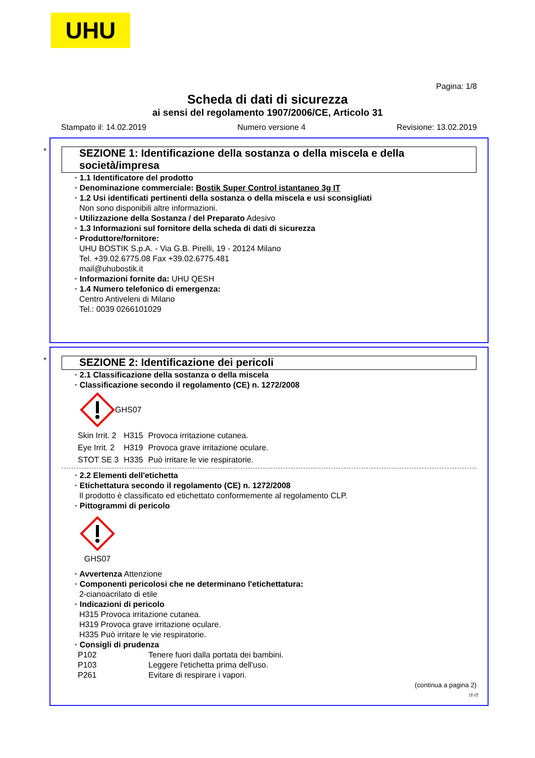UHU
Pagina: 1/8
Scheda di dati di sicurezza
ai sensi del regolamento 1907/2006/CE, Articolo 31
Stampato il: 14.02.2019 Numero versione 4 Revisione: 13.02.2019
*
SEZIONE 1: Identificazione della sostanza o della miscela e della società/impresa
· 1.1 Identificatore del prodotto
· Denominazione commerciale: Bostik Super Control istantaneo 3g IT
· 1.2 Usi identificati pertinenti della sostanza o della miscela e usi sconsigliati
Non sono disponibili altre informazioni.
· Utilizzazione della Sostanza / del Preparato Adesivo
· 1.3 Informazioni sul fornitore della scheda di dati di sicurezza
· Produttore/fornitore:
UHU BOSTIK S.p.A. - Via G.B. Pirelli, 19 - 20124 Milano
Tel. +39.02.6775.08 Fax +39.02.6775.481
mail@uhubostik.it
· Informazioni fornite da: UHU QESH
· 1.4 Numero telefonico di emergenza:
Centro Antiveleni di Milano
Tel.: 0039 0266101029
*
SEZIONE 2: Identificazione dei pericoli
· 2.1 Classificazione della sostanza o della miscela
· Classificazione secondo il regolamento (CE) n. 1272/2008
GHS07
| Skin Irrit. 2 | H315 | Provoca irritazione cutanea. |
| Eye Irrit. 2 | H319 | Provoca grave irritazione oculare. |
| STOT SE 3 | H335 | Può irritare le vie respiratorie. |
· 2.2 Elementi dell'etichetta
· Etichettatura secondo il regolamento (CE) n. 1272/2008
Il prodotto è classificato ed etichettato conformemente al regolamento CLP.
· Pittogrammi di pericolo
GHS07
· Avvertenza Attenzione
· Componenti pericolosi che ne determinano l'etichettatura:
2-cianoacrilato di etile
· Indicazioni di pericolo
H315 Provoca irritazione cutanea.
H319 Provoca grave irritazione oculare.
H335 Può irritare le vie respiratorie.
· Consigli di prudenza
| P102 | Tenere fuori dalla portata dei bambini. |
| P103 | Leggere l'etichetta prima dell'uso. |
| P261 | Evitare di respirare i vapori. |
(continua a pagina 2)
IT-IT